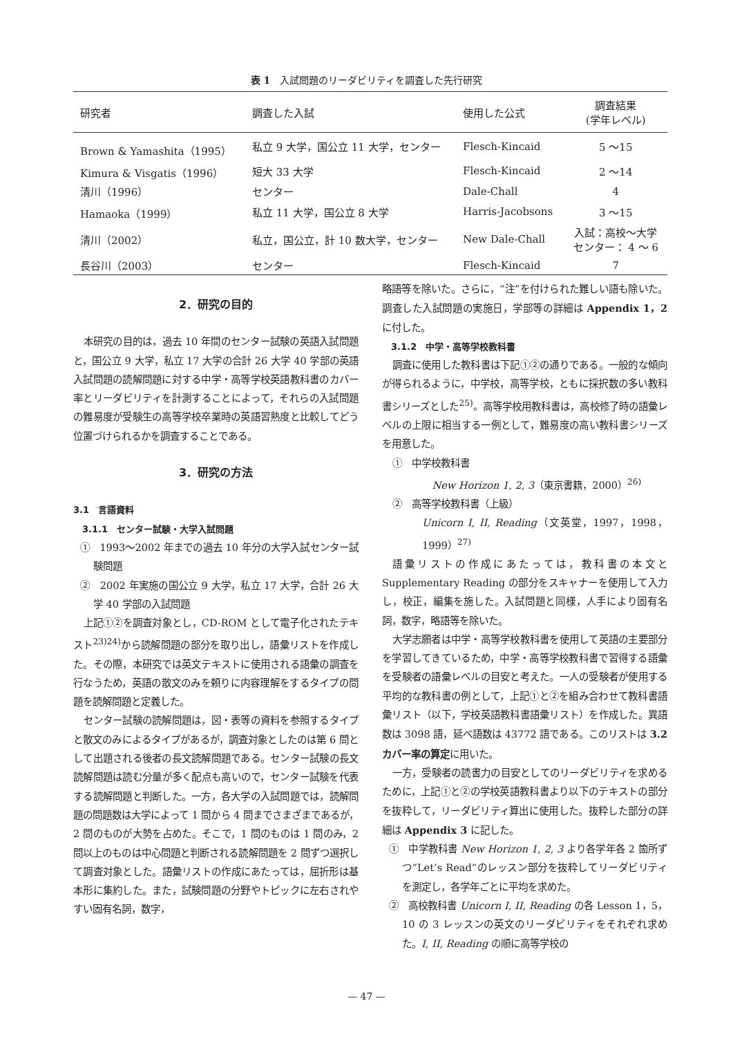表 1　入試問題のリーダビリティを調査した先行研究
| 研究者 | 調査した入試 | 使用した公式 | 調査結果 (学年レベル) |
| --- | --- | --- | --- |
| Brown & Yamashita（1995） | 私立 9 大学，国公立 11 大学，センター | Flesch-Kincaid | 5 ～15 |
| Kimura & Visgatis（1996） | 短大 33 大学 | Flesch-Kincaid | 2 ～14 |
| 清川（1996） | センター | Dale-Chall | 4 |
| Hamaoka（1999） | 私立 11 大学，国公立 8 大学 | Harris-Jacobsons | 3 ～15 |
| 清川（2002） | 私立，国公立，計 10 数大学，センター | New Dale-Chall | 入試：高校～大学 センター： 4 ～ 6 |
| 長谷川（2003） | センター | Flesch-Kincaid | 7 |
2．研究の目的
本研究の目的は，過去 10 年間のセンター試験の英語入試問題と，国公立 9 大学，私立 17 大学の合計 26 大学 40 学部の英語入試問題の読解問題に対する中学・高等学校英語教科書のカバー率とリーダビリティを計測することによって，それらの入試問題の難易度が受験生の高等学校卒業時の英語習熟度と比較してどう位置づけられるかを調査することである。
3．研究の方法
3.1　言語資料
3.1.1　センター試験・大学入試問題
①　1993～2002 年までの過去 10 年分の大学入試センター試験問題
②　2002 年実施の国公立 9 大学，私立 17 大学，合計 26 大学 40 学部の入試問題
上記①②を調査対象とし，CD-ROM として電子化されたテキスト<sup>23)24)</sup>から読解問題の部分を取り出し，語彙リストを作成した。その際，本研究では英文テキストに使用される語彙の調査を行なうため，英語の散文のみを頼りに内容理解をするタイプの問題を読解問題と定義した。
センター試験の読解問題は，図・表等の資料を参照するタイプと散文のみによるタイプがあるが，調査対象としたのは第 6 問として出題される後者の長文読解問題である。センター試験の長文読解問題は読む分量が多く配点も高いので，センター試験を代表する読解問題と判断した。一方，各大学の入試問題では，読解問題の問題数は大学によって 1 問から 4 問までさまざまであるが，2 問のものが大勢を占めた。そこで，1 問のものは 1 問のみ，2 問以上のものは中心問題と判断される読解問題を 2 問ずつ選択して調査対象とした。語彙リストの作成にあたっては，屈折形は基本形に集約した。また，試験問題の分野やトピックに左右されやすい固有名詞，数字，
略語等を除いた。さらに，“注”を付けられた難しい語も除いた。調査した入試問題の実施日，学部等の詳細は Appendix 1，2 に付した。
3.1.2　中学・高等学校教科書
調査に使用した教科書は下記①②の通りである。一般的な傾向が得られるように，中学校，高等学校，ともに採択数の多い教科書シリーズとした<sup>25)</sup>。高等学校用教科書は，高校修了時の語彙レベルの上限に相当する一例として，難易度の高い教科書シリーズを用意した。
①　中学校教科書
New Horizon 1, 2, 3（東京書籍，2000）<sup>26)</sup>
②　高等学校教科書（上級）
Unicorn I, II, Reading（文英堂，1997，1998，1999）<sup>27)</sup>
語彙リストの作成にあたっては，教科書の本文と Supplementary Reading の部分をスキャナーを使用して入力し，校正，編集を施した。入試問題と同様，人手により固有名詞，数字，略語等を除いた。
大学志願者は中学・高等学校教科書を使用して英語の主要部分を学習してきているため，中学・高等学校教科書で習得する語彙を受験者の語彙レベルの目安と考えた。一人の受験者が使用する平均的な教科書の例として，上記①と②を組み合わせて教科書語彙リスト（以下，学校英語教科書語彙リスト）を作成した。異語数は 3098 語，延べ語数は 43772 語である。このリストは 3.2 カバー率の算定に用いた。
一方，受験者の読書力の目安としてのリーダビリティを求めるために，上記①と②の学校英語教科書より以下のテキストの部分を抜粋して，リーダビリティ算出に使用した。抜粋した部分の詳細は Appendix 3 に記した。
①　中学教科書 New Horizon 1, 2, 3 より各学年各 2 箇所ずつ“Let’s Read”のレッスン部分を抜粋してリーダビリティを測定し，各学年ごとに平均を求めた。
②　高校教科書 Unicorn I, II, Reading の各 Lesson 1，5，10 の 3 レッスンの英文のリーダビリティをそれぞれ求めた。I, II, Reading の順に高等学校の
— 47 —